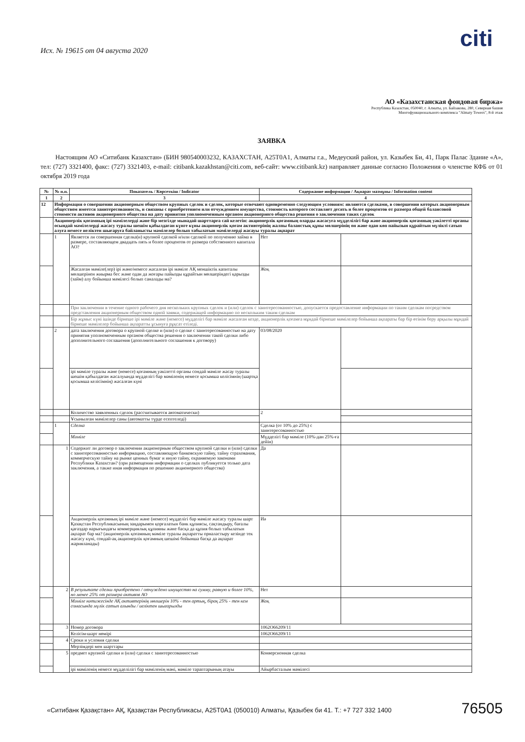citi
Исх. № 19615 от 04 августа 2020
АО «Казахстанская фондовая биржа»
Республика Казахстан, 050040, г. Алматы, ул. Байзакова, 280, Северная башня
Многофункционального комплекса "Almaty Towers", 8-й этаж
ЗАЯВКА
Настоящим АО «Ситибанк Казахстан» (БИН 980540003232, КАЗАХСТАН, A25T0A1, Алматы г.а., Медеуский район, ул. Казыбек Би, 41, Парк Палас Здание «А», тел: (727) 3321400, факс: (727) 3321403, e-mail: citibank.kazakhstan@citi.com, веб-сайт: www.citibank.kz) направляет данные согласно Положения о членстве КФБ от 01 октября 2019 года
| № | № п.п. | Показатель / Көрсеткіш / Indicator | Содержание информации / Ақпарат мазмұны / Information content | |
| --- | --- | --- | --- | --- |
| 1 | 2 | 3 | 4 | |
| 12 | Информация о совершении акционерным обществом крупных сделок и сделок, которые отвечают одновременно следующим условиям: являются сделками, в совершении которых акционерным обществом имеется заинтересованность, и связаны с приобретением или отчуждением имущества, стоимость которого составляет десять и более процентов от размера общей балансовой стоимости активов акционерного общества на дату принятия уполномоченным органом акционерного общества решения о заключении таких сделок | | | |
| | Акционерлік қоғамның ірі мәмілелерді және бір мезгілде мынадай шарттарға сай келетін: акционерлік қоғамның оларды жасасуға мүдделілігі бар және акционерлік қоғамның уәкілетті органы осындай мәмілелерді жасасу туралы шешім қабылдаған күнге күны акционерлік қоғам активтерінің жалпы баланстық құны мөлшерінің он және одан көп пайызын құрайтын мүлікті сатып алуға немесе иеліктен шығаруға байланысты мәмілелер болып табылатын мәмілелерді жасауы туралы ақпарат | | | |
| | 1 | Является ли совершенная сделка(и) крупной сделкой и/или сделкой по получению займа в размере, составляющем двадцать пять и более процентов от размера собственного капитала АО? | Нет | |
| | | Жасалған мәміле(лер) ірі және/немесе жасалған ірі мәміле АҚ меншіктік капиталы мөлшерінен жиырма бес және одан да жоғары пайызды құрайтын мөлшеріндегі қарызды (займ) алу бойынша мәмілесі болып саналады ма? | Жоқ | |
| | | При заключении в течение одного рабочего дня нескольких крупных сделок и (или) сделок с заинтересованностью, допускается предоставление информации по таким сделкам посредством представления акционерным обществом одной заявки, содержащей информацию по нескольким таким сделкам | | |
| | | Бір жұмыс күні ішінде бірнеше ірі мәміле және (немесе) мүдделігі бар мәміле жасалған кезде, акционерлік қоғамға мұндай бірнеше мәмілелер бойынша ақпараты бар бір өтінім беру арқылы мұндай бірнеше мәмілелер бойынша ақпаратты ұсынуға рұқсат етіледі. | | |
| | 2 | дата заключения договора о крупной сделке и (или) о сделке с заинтересованностью на дату принятия уполномоченным органом общества решения о заключении такой сделки либо дополнительного соглашения (дополнительного соглашения к договору) | 03/08/2020 | |
| | | ірі мәміле туралы және (немесе) қоғамның уәкілетті органы сондай мәміле жасау туралы шешім қабылдаған жасалуында мүдделігі бар мәміленің немесе қосымша келісімнің (шартқа қосымша келісімнің) жасалған күні | | |
| | | Количество заявленных сделок (рассчитывается автоматически) | 2 | |
| | | Ұсынылған мәмілелер саны (автоматты түрде есептеледі) | | |
| | 1 | Сделка | Сделка (от 10% до 25%) с заинтересованностью | |
| | | Мәміле | Мүдделігі бар мәміле (10%-дан 25%-ға дейін) | |
| | 1 | Содержит ли договор о заключении акционерным обществом крупной сделки и (или) сделки с заинтересованностью информацию, составляющую банковскую тайну, тайну страхования, коммерческую тайну на рынке ценных бумаг и иную тайну, охраняемую законами Республики Казахстан? (при размещении информации о сделках публикуется только дата заключения, а также иная информация по решению акционерного общества) | Да | |
| | | Акционерлік қоғамның ірі мәміле және (немесе) мүдделігі бар мәміле жасасу туралы шарт Қазақстан Республикасының заңдарымен қорғалатын банк құпиясы, сақтандыру, бағалы қағаздар нарығындағы коммерциялық құпияны және басқа да құпия болып табылатын ақпарат бар ма? (акционерлік қоғамның мәміле туралы ақпаратты орналастыру кезінде тек жасасу күні, сондай-ақ акционерлік қоғамның шешімі бойынша басқа да ақпарат жарияланады) | Иә | |
| | 2 | В результате сделки приобретено / отчуждено имущество на сумму, равную и более 10%, но менее 25% от размера активов АО | Нет | |
| | | Мәміле нәтижесінде АҚ активтерінің мөлшерін 10% - тен артық, бірақ 25% - тен кем сомасында мүлік сатып алынды / иеліктен шығарылды | Жоқ | |
| | 3 | Номер договора | 1062O66209/11 | |
| | | Келісім-шарт нөмірі | 1062O66209/11 | |
| | 4 | Сроки и условия сделки | | |
| | | Мерзімдері мен шарттары | | |
| | 5 | предмет крупной сделки и (или) сделки с заинтересованностью | Конверсионная сделка | |
| | | ірі мәміленің немесе мүдделілігі бар мәміленің мәні, мәміле тараптарының атауы | Айырбасталым мәмілесі | |
«Ситибанк Қазақстан» АҚ, Қазақстан Республикасы, A25T0A1 (050010) Алматы, Қазыбек би 41. Т.: +7 727 332 1400
76505